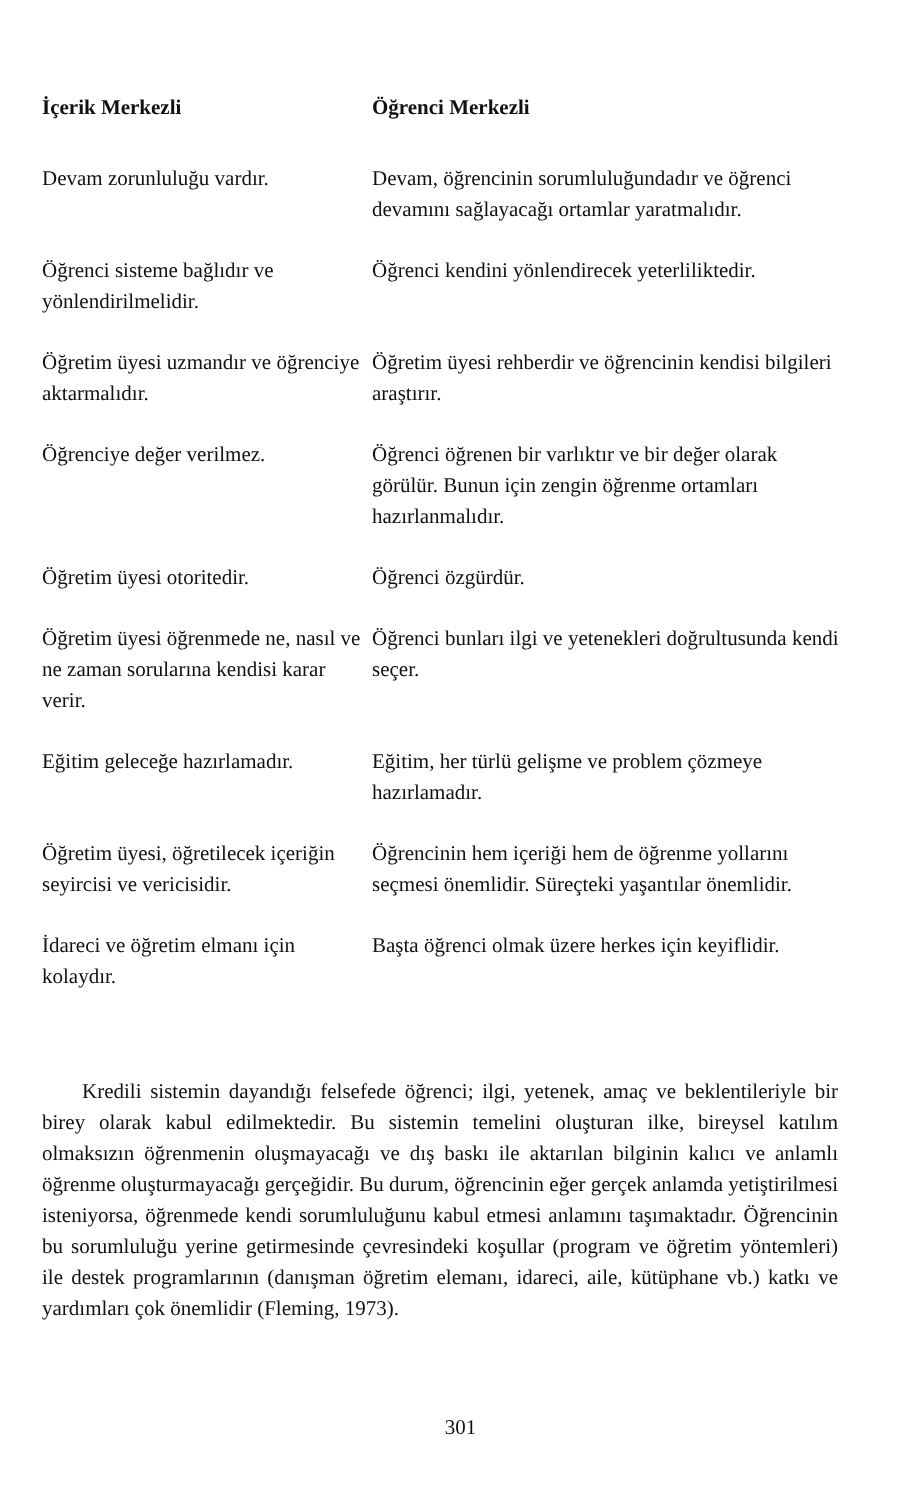| İçerik Merkezli | Öğrenci Merkezli |
| --- | --- |
| Devam zorunluluğu vardır. | Devam, öğrencinin sorumluluğundadır ve öğrenci devamını sağlayacağı ortamlar yaratmalıdır. |
| Öğrenci sisteme bağlıdır ve yönlendirilmelidir. | Öğrenci kendini yönlendirecek yeterliliktedir. |
| Öğretim üyesi uzmandır ve öğrenciye aktarmalıdır. | Öğretim üyesi rehberdir ve öğrencinin kendisi bilgileri araştırır. |
| Öğrenciye değer verilmez. | Öğrenci öğrenen bir varlıktır ve bir değer olarak görülür. Bunun için zengin öğrenme ortamları hazırlanmalıdır. |
| Öğretim üyesi otoritedir. | Öğrenci özgürdür. |
| Öğretim üyesi öğrenmede ne, nasıl ve ne zaman sorularına kendisi karar verir. | Öğrenci bunları ilgi ve yetenekleri doğrultusunda kendi seçer. |
| Eğitim geleceğe hazırlamadır. | Eğitim, her türlü gelişme ve problem çözmeye hazırlamadır. |
| Öğretim üyesi, öğretilecek içeriğin seyircisi ve vericisidir. | Öğrencinin hem içeriği hem de öğrenme yollarını seçmesi önemlidir. Süreçteki yaşantılar önemlidir. |
| İdareci ve öğretim elmanı için kolaydır. | Başta öğrenci olmak üzere herkes için keyiflidir. |
Kredili sistemin dayandığı felsefede öğrenci; ilgi, yetenek, amaç ve beklentileriyle bir birey olarak kabul edilmektedir. Bu sistemin temelini oluşturan ilke, bireysel katılım olmaksızın öğrenmenin oluşmayacağı ve dış baskı ile aktarılan bilginin kalıcı ve anlamlı öğrenme oluşturmayacağı gerçeğidir. Bu durum, öğrencinin eğer gerçek anlamda yetiştirilmesi isteniyorsa, öğrenmede kendi sorumluluğunu kabul etmesi anlamını taşımaktadır. Öğrencinin bu sorumluluğu yerine getirmesinde çevresindeki koşullar (program ve öğretim yöntemleri) ile destek programlarının (danışman öğretim elemanı, idareci, aile, kütüphane vb.) katkı ve yardımları çok önemlidir (Fleming, 1973).
301